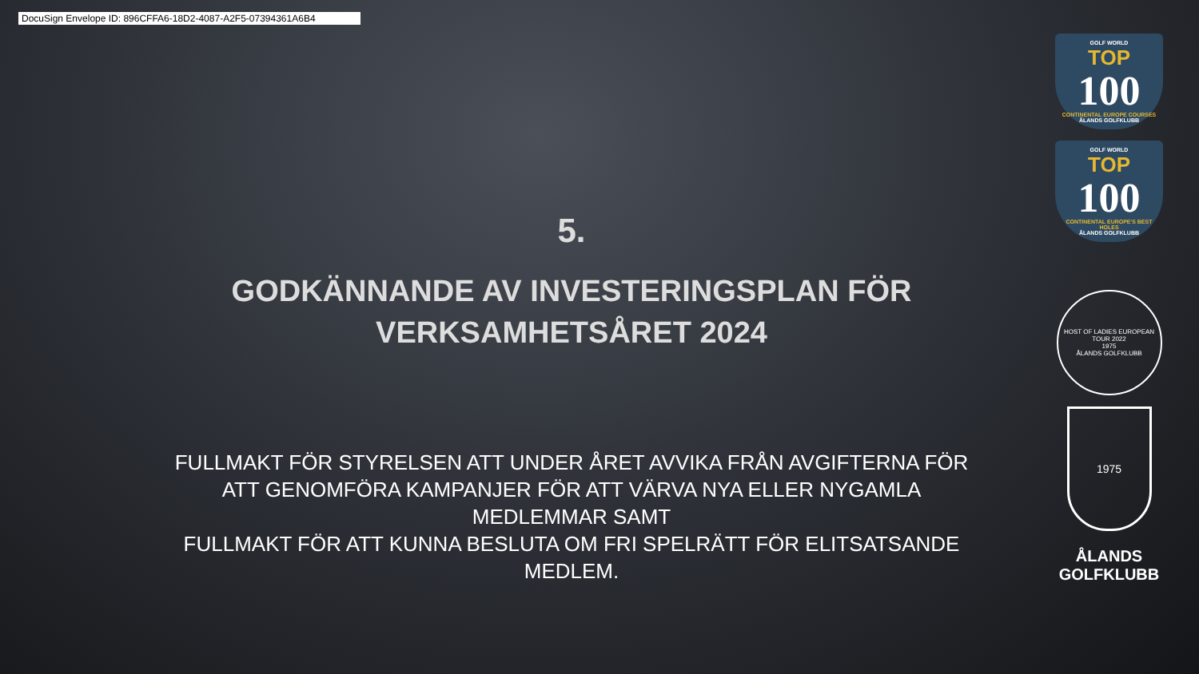DocuSign Envelope ID: 896CFFA6-18D2-4087-A2F5-07394361A6B4
5.
GODKÄNNANDE AV INVESTERINGSPLAN FÖR
VERKSAMHETSÅRET 2024
FULLMAKT FÖR STYRELSEN ATT UNDER ÅRET AVVIKA FRÅN AVGIFTERNA FÖR ATT GENOMFÖRA KAMPANJER FÖR ATT VÄRVA NYA ELLER NYGAMLA MEDLEMMAR SAMT
FULLMAKT FÖR ATT KUNNA BESLUTA OM FRI SPELRÄTT FÖR ELITSATSANDE MEDLEM.
GOLF WORLD
TOP
100
CONTINENTAL EUROPE COURSES
ÅLANDS GOLFKLUBB
GOLF WORLD
TOP
100
CONTINENTAL EUROPE'S BEST HOLES
ÅLANDS GOLFKLUBB
HOST OF LADIES EUROPEAN TOUR 2022
1975
ÅLANDS GOLFKLUBB
1975
ÅLANDS
GOLFKLUBB